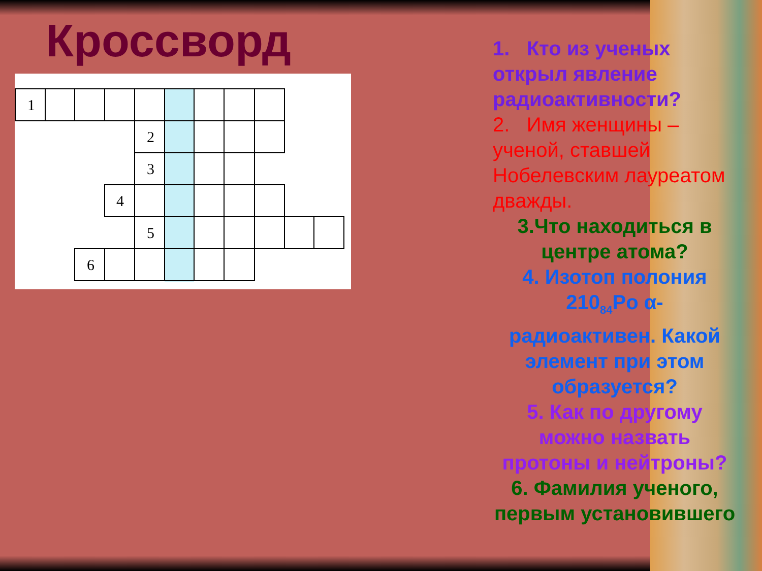Кроссворд
1
2
3
4
5
6
1. Кто из ученых открыл явление радиоактивности?
2. Имя женщины – ученой, ставшей Нобелевским лауреатом дважды.
3.Что находиться в центре атома?
4. Изотоп полония 210<sub>84</sub>Po α-радиоактивен. Какой элемент при этом образуется?
5. Как по другому можно назвать протоны и нейтроны?
6. Фамилия ученого, первым установившего